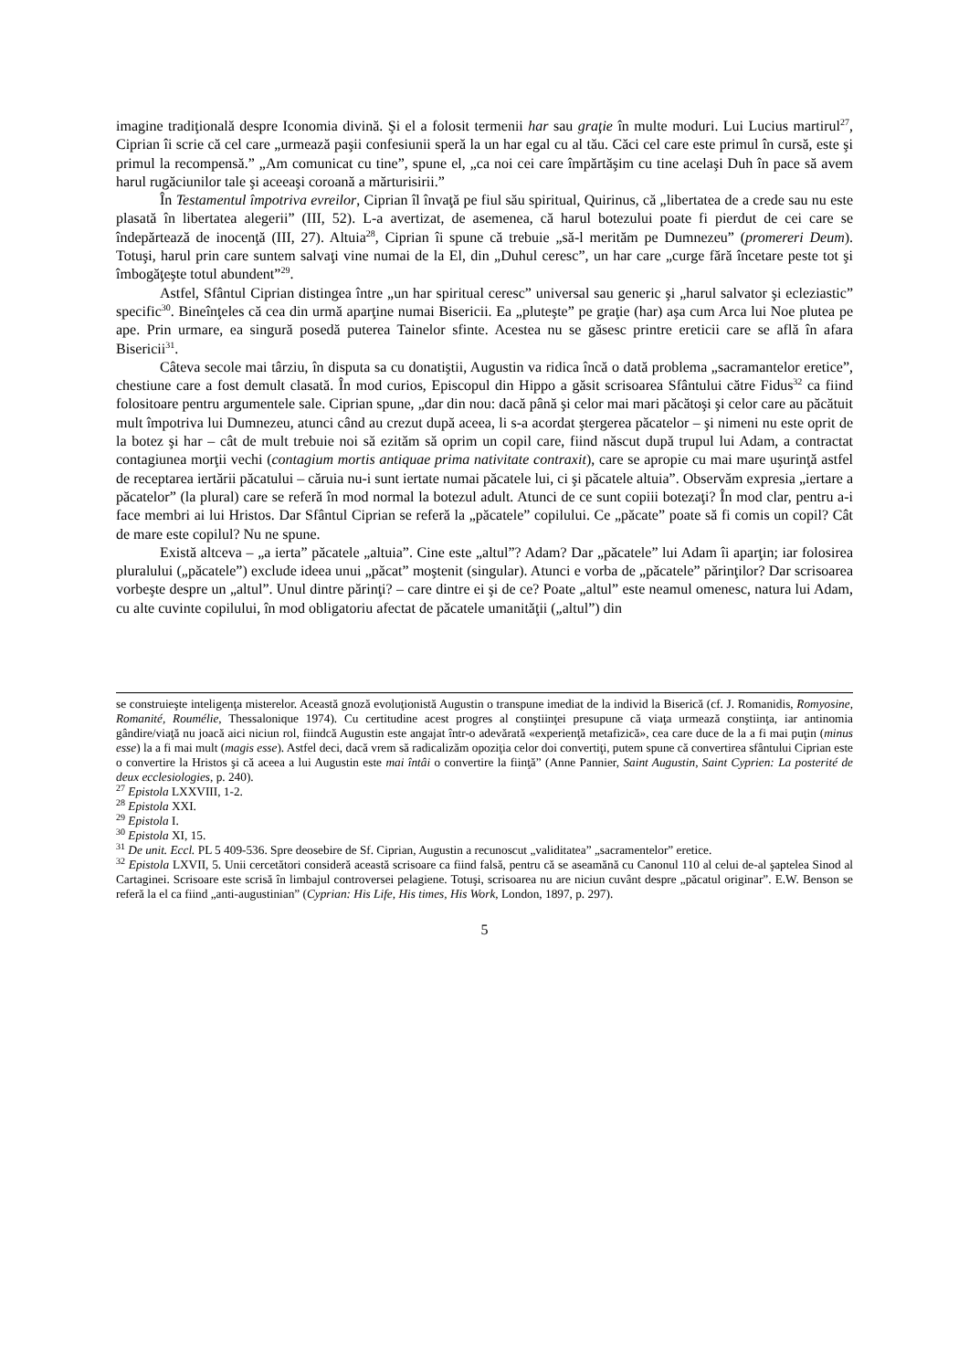imagine tradiţională despre Iconomia divină. Şi el a folosit termenii har sau graţie în multe moduri. Lui Lucius martirul<sup>27</sup>, Ciprian îi scrie că cel care „urmează paşii confesiunii speră la un har egal cu al tău. Căci cel care este primul în cursă, este şi primul la recompensă.” „Am comunicat cu tine”, spune el, „ca noi cei care împărtăşim cu tine acelaşi Duh în pace să avem harul rugăciunilor tale şi aceeaşi coroană a mărturisirii.”
În Testamentul împotriva evreilor, Ciprian îl învaţă pe fiul său spiritual, Quirinus, că „libertatea de a crede sau nu este plasată în libertatea alegerii” (III, 52). L-a avertizat, de asemenea, că harul botezului poate fi pierdut de cei care se îndepărtează de inocenţă (III, 27). Altuia<sup>28</sup>, Ciprian îi spune că trebuie „să-l merităm pe Dumnezeu” (promereri Deum). Totuşi, harul prin care suntem salvaţi vine numai de la El, din „Duhul ceresc”, un har care „curge fără încetare peste tot şi îmbogăţeşte totul abundent”<sup>29</sup>.
Astfel, Sfântul Ciprian distingea între „un har spiritual ceresc” universal sau generic şi „harul salvator şi ecleziastic” specific<sup>30</sup>. Bineînţeles că cea din urmă aparţine numai Bisericii. Ea „pluteşte” pe graţie (har) aşa cum Arca lui Noe plutea pe ape. Prin urmare, ea singură posedă puterea Tainelor sfinte. Acestea nu se găsesc printre ereticii care se află în afara Bisericii<sup>31</sup>.
Câteva secole mai târziu, în disputa sa cu donatiştii, Augustin va ridica încă o dată problema „sacramantelor eretice”, chestiune care a fost demult clasată. În mod curios, Episcopul din Hippo a găsit scrisoarea Sfântului către Fidus<sup>32</sup> ca fiind folositoare pentru argumentele sale. Ciprian spune, „dar din nou: dacă până şi celor mai mari păcătoşi şi celor care au păcătuit mult împotriva lui Dumnezeu, atunci când au crezut după aceea, li s-a acordat ştergerea păcatelor – şi nimeni nu este oprit de la botez şi har – cât de mult trebuie noi să ezităm să oprim un copil care, fiind născut după trupul lui Adam, a contractat contagiunea morţii vechi (contagium mortis antiquae prima nativitate contraxit), care se apropie cu mai mare uşurinţă astfel de receptarea iertării păcatului – căruia nu-i sunt iertate numai păcatele lui, ci şi păcatele altuia”. Observăm expresia „iertare a păcatelor” (la plural) care se referă în mod normal la botezul adult. Atunci de ce sunt copiii botezaţi? În mod clar, pentru a-i face membri ai lui Hristos. Dar Sfântul Ciprian se referă la „păcatele” copilului. Ce „păcate” poate să fi comis un copil? Cât de mare este copilul? Nu ne spune.
Există altceva – „a ierta” păcatele „altuia”. Cine este „altul”? Adam? Dar „păcatele” lui Adam îi aparţin; iar folosirea pluralului („păcatele”) exclude ideea unui „păcat” moştenit (singular). Atunci e vorba de „păcatele” părinţilor? Dar scrisoarea vorbeşte despre un „altul”. Unul dintre părinţi? – care dintre ei şi de ce? Poate „altul” este neamul omenesc, natura lui Adam, cu alte cuvinte copilului, în mod obligatoriu afectat de păcatele umanităţii („altul”) din
se construieşte inteligenţa misterelor. Această gnoză evoluţionistă Augustin o transpune imediat de la individ la Biserică (cf. J. Romanidis, Romyosine, Romanité, Roumélie, Thessalonique 1974). Cu certitudine acest progres al conştiinţei presupune că viaţa urmează conştiinţa, iar antinomia gândire/viaţă nu joacă aici niciun rol, fiindcă Augustin este angajat într-o adevărată «experienţă metafizică», cea care duce de la a fi mai puţin (minus esse) la a fi mai mult (magis esse). Astfel deci, dacă vrem să radicalizăm opoziţia celor doi convertiţi, putem spune că convertirea sfântului Ciprian este o convertire la Hristos şi că aceea a lui Augustin este mai întâi o convertire la fiinţă” (Anne Pannier, Saint Augustin, Saint Cyprien: La posterité de deux ecclesiologies, p. 240).
<sup>27</sup> Epistola LXXVIII, 1-2.
<sup>28</sup> Epistola XXI.
<sup>29</sup> Epistola I.
<sup>30</sup> Epistola XI, 15.
<sup>31</sup> De unit. Eccl. PL 5 409-536. Spre deosebire de Sf. Ciprian, Augustin a recunoscut „validitatea” „sacramentelor” eretice.
<sup>32</sup> Epistola LXVII, 5. Unii cercetători consideră această scrisoare ca fiind falsă, pentru că se aseamănă cu Canonul 110 al celui de-al şaptelea Sinod al Cartaginei. Scrisoare este scrisă în limbajul controversei pelagiene. Totuşi, scrisoarea nu are niciun cuvânt despre „păcatul originar”. E.W. Benson se referă la el ca fiind „anti-augustinian” (Cyprian: His Life, His times, His Work, London, 1897, p. 297).
5